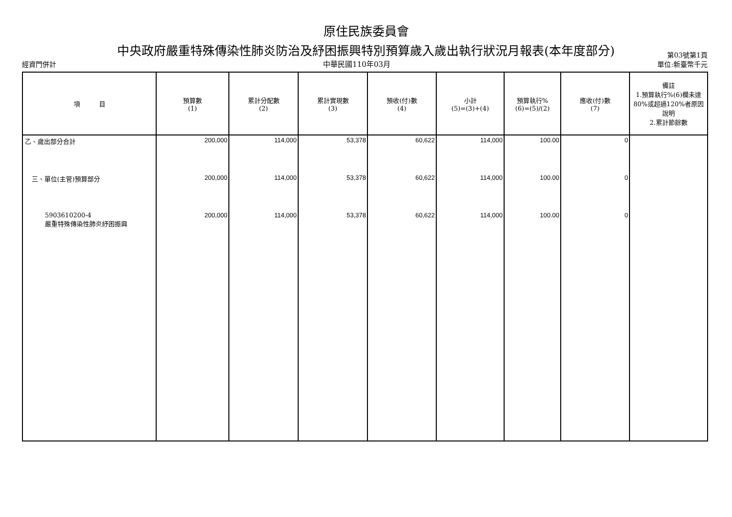原住民族委員會
中央政府嚴重特殊傳染性肺炎防治及紓困振興特別預算歲入歲出執行狀況月報表(本年度部分) 第03號第1頁
經資門併計 中華民國110年03月 單位:新臺幣千元
| 項 目 | 預算數 (1) | 累計分配數 (2) | 累計實現數 (3) | 預收(付)數 (4) | 小計 (5)=(3)+(4) | 預算執行% (6)=(5)/(2) | 應收(付)數 (7) | 備註 1.預算執行%(6)欄未達80%或超過120%者原因說明 2.累計節餘數 |
| --- | --- | --- | --- | --- | --- | --- | --- | --- |
| 乙、歲出部分合計 | 200,000 | 114,000 | 53,378 | 60,622 | 114,000 | 100.00 | 0 | |
| 三、單位(主管)預算部分 | 200,000 | 114,000 | 53,378 | 60,622 | 114,000 | 100.00 | 0 | |
| 5903610200-4 嚴重特殊傳染性肺炎紓困振興 | 200,000 | 114,000 | 53,378 | 60,622 | 114,000 | 100.00 | 0 | |